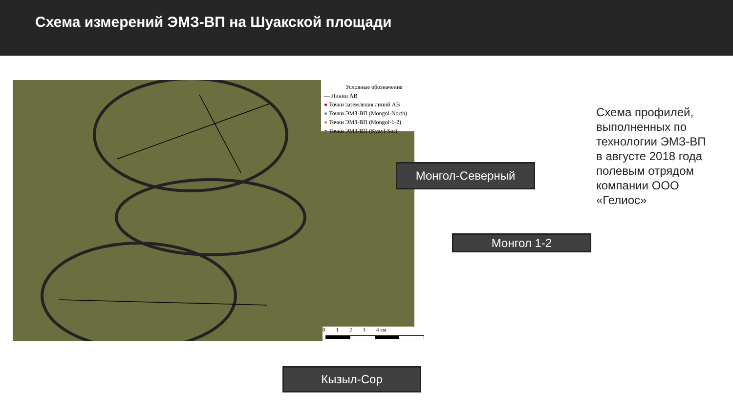Схема измерений ЭМЗ-ВП на Шуакской площади
Условные обозначения
— Линии АВ
● Точки заземления линий АВ
● Точки ЭМЗ-ВП (Mongol-North)
● Точки ЭМЗ-ВП (Mongol-1-2)
● Точки ЭМЗ-ВП (Kyzyl-Sor)
0 1 2 3 4 км
Монгол-Северный
Монгол 1-2
Кызыл-Сор
Схема профилей, выполненных по технологии ЭМЗ-ВП в августе 2018 года полевым отрядом компании ООО «Гелиос»